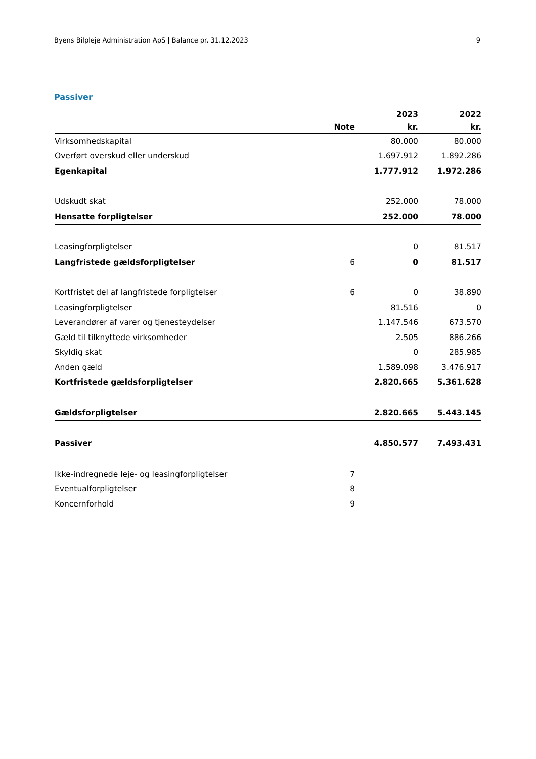Byens Bilpleje Administration ApS | Balance pr. 31.12.2023 9
Passiver
| | | 2023 | 2022 |
| --- | --- | --- | --- |
| | Note | kr. | kr. |
| Virksomhedskapital | | 80.000 | 80.000 |
| Overført overskud eller underskud | | 1.697.912 | 1.892.286 |
| Egenkapital | | 1.777.912 | 1.972.286 |
| Udskudt skat | | 252.000 | 78.000 |
| Hensatte forpligtelser | | 252.000 | 78.000 |
| Leasingforpligtelser | | 0 | 81.517 |
| Langfristede gældsforpligtelser | 6 | 0 | 81.517 |
| Kortfristet del af langfristede forpligtelser | 6 | 0 | 38.890 |
| Leasingforpligtelser | | 81.516 | 0 |
| Leverandører af varer og tjenesteydelser | | 1.147.546 | 673.570 |
| Gæld til tilknyttede virksomheder | | 2.505 | 886.266 |
| Skyldig skat | | 0 | 285.985 |
| Anden gæld | | 1.589.098 | 3.476.917 |
| Kortfristede gældsforpligtelser | | 2.820.665 | 5.361.628 |
| Gældsforpligtelser | | 2.820.665 | 5.443.145 |
| Passiver | | 4.850.577 | 7.493.431 |
| Ikke-indregnede leje- og leasingforpligtelser | 7 | | |
| Eventualforpligtelser | 8 | | |
| Koncernforhold | 9 | | |